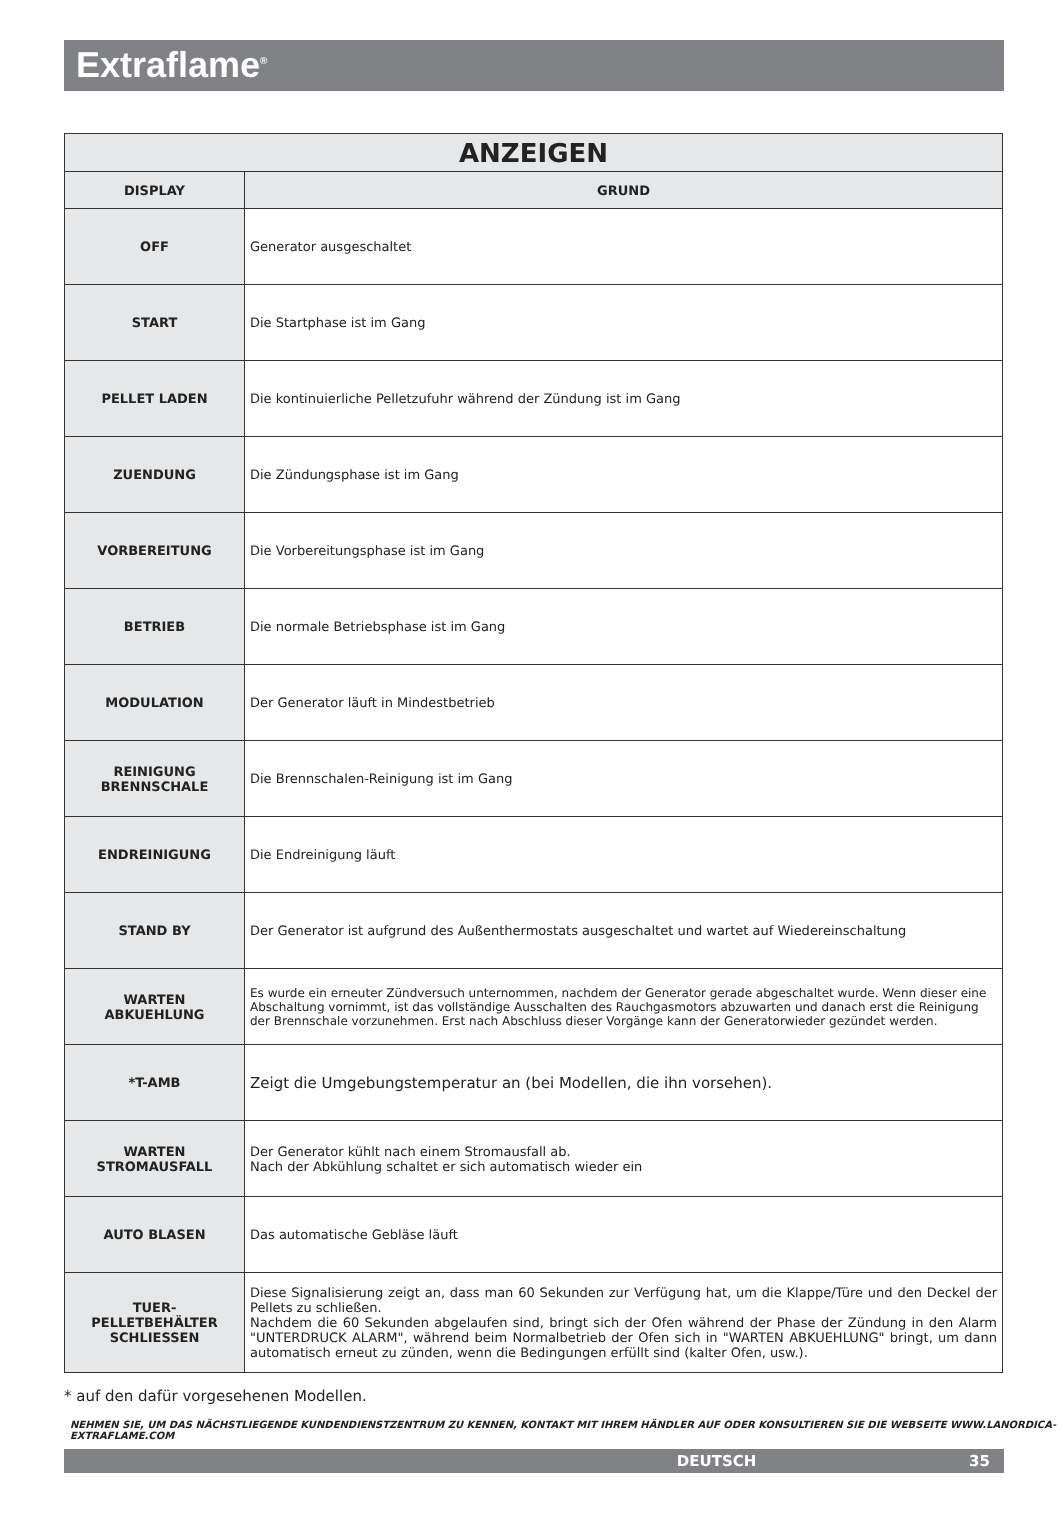Extraflame<sup>®</sup>
| ANZEIGEN | |
| --- | --- |
| DISPLAY | GRUND |
| OFF | Generator ausgeschaltet |
| START | Die Startphase ist im Gang |
| PELLET LADEN | Die kontinuierliche Pelletzufuhr während der Zündung ist im Gang |
| ZUENDUNG | Die Zündungsphase ist im Gang |
| VORBEREITUNG | Die Vorbereitungsphase ist im Gang |
| BETRIEB | Die normale Betriebsphase ist im Gang |
| MODULATION | Der Generator läuft in Mindestbetrieb |
| REINIGUNG BRENNSCHALE | Die Brennschalen-Reinigung ist im Gang |
| ENDREINIGUNG | Die Endreinigung läuft |
| STAND BY | Der Generator ist aufgrund des Außenthermostats ausgeschaltet und wartet auf Wiedereinschaltung |
| WARTEN ABKUEHLUNG | Es wurde ein erneuter Zündversuch unternommen, nachdem der Generator gerade abgeschaltet wurde. Wenn dieser eine Abschaltung vornimmt, ist das vollständige Ausschalten des Rauchgasmotors abzuwarten und danach erst die Reinigung der Brennschale vorzunehmen. Erst nach Abschluss dieser Vorgänge kann der Generatorwieder gezündet werden. |
| *T-AMB | Zeigt die Umgebungstemperatur an (bei Modellen, die ihn vorsehen). |
| WARTEN STROMAUSFALL | Der Generator kühlt nach einem Stromausfall ab. Nach der Abkühlung schaltet er sich automatisch wieder ein |
| AUTO BLASEN | Das automatische Gebläse läuft |
| TUER- PELLETBEHÄLTER SCHLIESSEN | Diese Signalisierung zeigt an, dass man 60 Sekunden zur Verfügung hat, um die Klappe/Türe und den Deckel der Pellets zu schließen. Nachdem die 60 Sekunden abgelaufen sind, bringt sich der Ofen während der Phase der Zündung in den Alarm "UNTERDRUCK ALARM", während beim Normalbetrieb der Ofen sich in "WARTEN ABKUEHLUNG" bringt, um dann automatisch erneut zu zünden, wenn die Bedingungen erfüllt sind (kalter Ofen, usw.). |
* auf den dafür vorgesehenen Modellen.
NEHMEN SIE, UM DAS NÄCHSTLIEGENDE KUNDENDIENSTZENTRUM ZU KENNEN, KONTAKT MIT IHREM HÄNDLER AUF ODER KONSULTIEREN SIE DIE WEBSEITE WWW.LANORDICA-EXTRAFLAME.COM
DEUTSCH 35